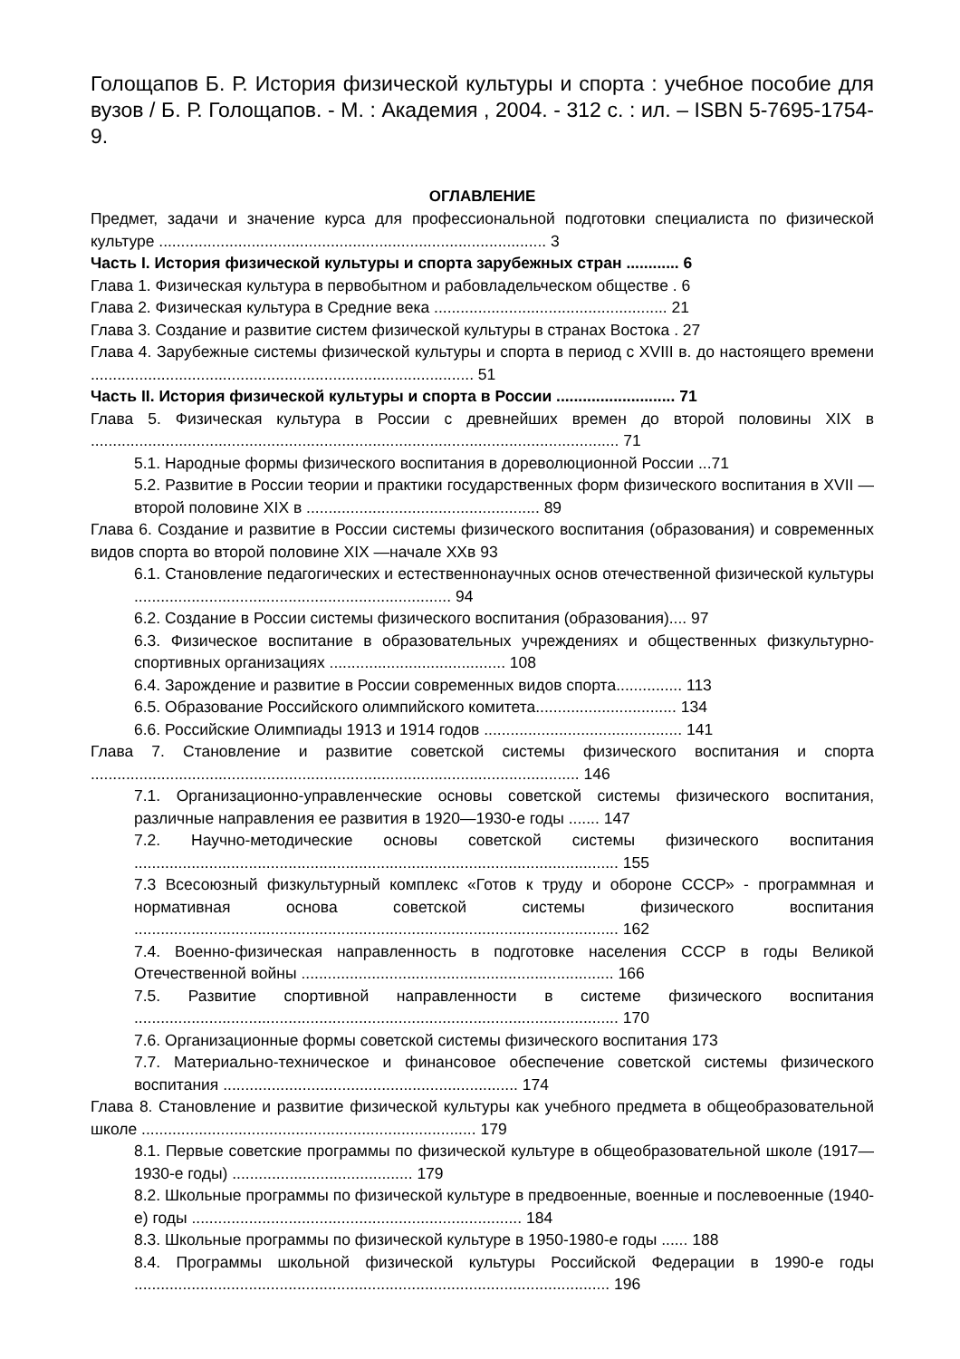Голощапов Б. Р. История физической культуры и спорта : учебное пособие для вузов / Б. Р. Голощапов. - М. : Академия , 2004. - 312 с. : ил. – ISBN 5-7695-1754-9.
ОГЛАВЛЕНИЕ
Предмет, задачи и значение курса для профессиональной подготовки специалиста по физической культуре ........................................................................................ 3
Часть I. История физической культуры и спорта зарубежных стран ............ 6
Глава 1. Физическая культура в первобытном и рабовладельческом обществе . 6
Глава 2. Физическая культура в Средние века ..................................................... 21
Глава 3. Создание и развитие систем физической культуры в странах Востока . 27
Глава 4. Зарубежные системы физической культуры и спорта в период с XVIII в. до настоящего времени ....................................................................................... 51
Часть II. История физической культуры и спорта в России ........................... 71
Глава 5. Физическая культура в России с древнейших времен до второй половины XIX в ........................................................................................................................ 71
5.1. Народные формы физического воспитания в дореволюционной России ...71
5.2. Развитие в России теории и практики государственных форм физического воспитания в XVII — второй половине XIX в ..................................................... 89
Глава 6. Создание и развитие в России системы физического воспитания (образования) и современных видов спорта во второй половине XIX —начале XXв 93
6.1. Становление педагогических и естественнонаучных основ отечественной физической культуры ........................................................................ 94
6.2. Создание в России системы физического воспитания (образования).... 97
6.3. Физическое воспитание в образовательных учреждениях и общественных физкультурно-спортивных организациях ........................................ 108
6.4. Зарождение и развитие в России современных видов спорта............... 113
6.5. Образование Российского олимпийского комитета................................ 134
6.6. Российские Олимпиады 1913 и 1914 годов ............................................. 141
Глава 7. Становление и развитие советской системы физического воспитания и спорта ............................................................................................................... 146
7.1. Организационно-управленческие основы советской системы физического воспитания, различные направления ее развития в 1920—1930-е годы ....... 147
7.2. Научно-методические основы советской системы физического воспитания .............................................................................................................. 155
7.3 Всесоюзный физкультурный комплекс «Готов к труду и обороне СССР» - программная и нормативная основа советской системы физического воспитания .............................................................................................................. 162
7.4. Военно-физическая направленность в подготовке населения СССР в годы Великой Отечественной войны ....................................................................... 166
7.5. Развитие спортивной направленности в системе физического воспитания .............................................................................................................. 170
7.6. Организационные формы советской системы физического воспитания 173
7.7. Материально-техническое и финансовое обеспечение советской системы физического воспитания ................................................................... 174
Глава 8. Становление и развитие физической культуры как учебного предмета в общеобразовательной школе ............................................................................ 179
8.1. Первые советские программы по физической культуре в общеобразовательной школе (1917—1930-е годы) ......................................... 179
8.2. Школьные программы по физической культуре в предвоенные, военные и послевоенные (1940-е) годы ........................................................................... 184
8.3. Школьные программы по физической культуре в 1950-1980-е годы ...... 188
8.4. Программы школьной физической культуры Российской Федерации в 1990-е годы ............................................................................................................ 196